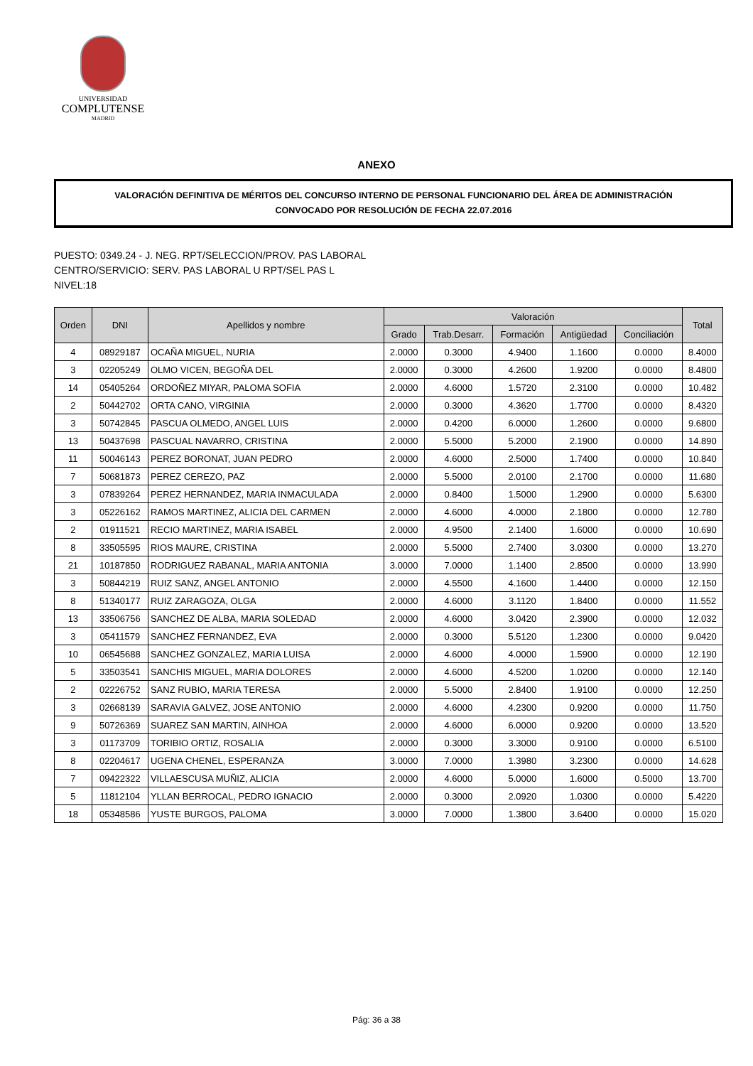UNIVERSIDAD
COMPLUTENSE
MADRID
ANEXO
VALORACIÓN DEFINITIVA DE MÉRITOS DEL CONCURSO INTERNO DE PERSONAL FUNCIONARIO DEL ÁREA DE ADMINISTRACIÓN
CONVOCADO POR RESOLUCIÓN DE FECHA 22.07.2016
PUESTO: 0349.24 - J. NEG. RPT/SELECCION/PROV. PAS LABORAL
CENTRO/SERVICIO: SERV. PAS LABORAL U RPT/SEL PAS L
NIVEL:18
| Orden | DNI | Apellidos y nombre | Valoración | | | | | Total |
| --- | --- | --- | --- | --- | --- | --- | --- | --- |
| | | | Grado | Trab.Desarr. | Formación | Antigüedad | Conciliación | |
| 4 | 08929187 | OCAÑA MIGUEL, NURIA | 2.0000 | 0.3000 | 4.9400 | 1.1600 | 0.0000 | 8.4000 |
| 3 | 02205249 | OLMO VICEN, BEGOÑA DEL | 2.0000 | 0.3000 | 4.2600 | 1.9200 | 0.0000 | 8.4800 |
| 14 | 05405264 | ORDOÑEZ MIYAR, PALOMA SOFIA | 2.0000 | 4.6000 | 1.5720 | 2.3100 | 0.0000 | 10.482 |
| 2 | 50442702 | ORTA CANO, VIRGINIA | 2.0000 | 0.3000 | 4.3620 | 1.7700 | 0.0000 | 8.4320 |
| 3 | 50742845 | PASCUA OLMEDO, ANGEL LUIS | 2.0000 | 0.4200 | 6.0000 | 1.2600 | 0.0000 | 9.6800 |
| 13 | 50437698 | PASCUAL NAVARRO, CRISTINA | 2.0000 | 5.5000 | 5.2000 | 2.1900 | 0.0000 | 14.890 |
| 11 | 50046143 | PEREZ BORONAT, JUAN PEDRO | 2.0000 | 4.6000 | 2.5000 | 1.7400 | 0.0000 | 10.840 |
| 7 | 50681873 | PEREZ CEREZO, PAZ | 2.0000 | 5.5000 | 2.0100 | 2.1700 | 0.0000 | 11.680 |
| 3 | 07839264 | PEREZ HERNANDEZ, MARIA INMACULADA | 2.0000 | 0.8400 | 1.5000 | 1.2900 | 0.0000 | 5.6300 |
| 3 | 05226162 | RAMOS MARTINEZ, ALICIA DEL CARMEN | 2.0000 | 4.6000 | 4.0000 | 2.1800 | 0.0000 | 12.780 |
| 2 | 01911521 | RECIO MARTINEZ, MARIA ISABEL | 2.0000 | 4.9500 | 2.1400 | 1.6000 | 0.0000 | 10.690 |
| 8 | 33505595 | RIOS MAURE, CRISTINA | 2.0000 | 5.5000 | 2.7400 | 3.0300 | 0.0000 | 13.270 |
| 21 | 10187850 | RODRIGUEZ RABANAL, MARIA ANTONIA | 3.0000 | 7.0000 | 1.1400 | 2.8500 | 0.0000 | 13.990 |
| 3 | 50844219 | RUIZ SANZ, ANGEL ANTONIO | 2.0000 | 4.5500 | 4.1600 | 1.4400 | 0.0000 | 12.150 |
| 8 | 51340177 | RUIZ ZARAGOZA, OLGA | 2.0000 | 4.6000 | 3.1120 | 1.8400 | 0.0000 | 11.552 |
| 13 | 33506756 | SANCHEZ DE ALBA, MARIA SOLEDAD | 2.0000 | 4.6000 | 3.0420 | 2.3900 | 0.0000 | 12.032 |
| 3 | 05411579 | SANCHEZ FERNANDEZ, EVA | 2.0000 | 0.3000 | 5.5120 | 1.2300 | 0.0000 | 9.0420 |
| 10 | 06545688 | SANCHEZ GONZALEZ, MARIA LUISA | 2.0000 | 4.6000 | 4.0000 | 1.5900 | 0.0000 | 12.190 |
| 5 | 33503541 | SANCHIS MIGUEL, MARIA DOLORES | 2.0000 | 4.6000 | 4.5200 | 1.0200 | 0.0000 | 12.140 |
| 2 | 02226752 | SANZ RUBIO, MARIA TERESA | 2.0000 | 5.5000 | 2.8400 | 1.9100 | 0.0000 | 12.250 |
| 3 | 02668139 | SARAVIA GALVEZ, JOSE ANTONIO | 2.0000 | 4.6000 | 4.2300 | 0.9200 | 0.0000 | 11.750 |
| 9 | 50726369 | SUAREZ SAN MARTIN, AINHOA | 2.0000 | 4.6000 | 6.0000 | 0.9200 | 0.0000 | 13.520 |
| 3 | 01173709 | TORIBIO ORTIZ, ROSALIA | 2.0000 | 0.3000 | 3.3000 | 0.9100 | 0.0000 | 6.5100 |
| 8 | 02204617 | UGENA CHENEL, ESPERANZA | 3.0000 | 7.0000 | 1.3980 | 3.2300 | 0.0000 | 14.628 |
| 7 | 09422322 | VILLAESCUSA MUÑIZ, ALICIA | 2.0000 | 4.6000 | 5.0000 | 1.6000 | 0.5000 | 13.700 |
| 5 | 11812104 | YLLAN BERROCAL, PEDRO IGNACIO | 2.0000 | 0.3000 | 2.0920 | 1.0300 | 0.0000 | 5.4220 |
| 18 | 05348586 | YUSTE BURGOS, PALOMA | 3.0000 | 7.0000 | 1.3800 | 3.6400 | 0.0000 | 15.020 |
Pág: 36 a 38